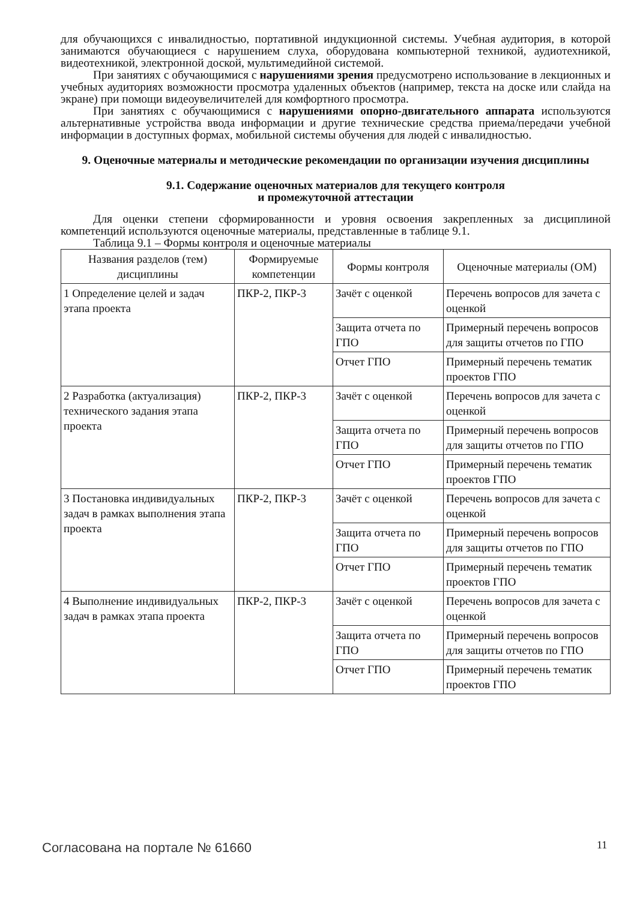для обучающихся с инвалидностью, портативной индукционной системы. Учебная аудитория, в которой занимаются обучающиеся с нарушением слуха, оборудована компьютерной техникой, аудиотехникой, видеотехникой, электронной доской, мультимедийной системой.
При занятиях с обучающимися с нарушениями зрения предусмотрено использование в лекционных и учебных аудиториях возможности просмотра удаленных объектов (например, текста на доске или слайда на экране) при помощи видеоувеличителей для комфортного просмотра.
При занятиях с обучающимися с нарушениями опорно-двигательного аппарата используются альтернативные устройства ввода информации и другие технические средства приема/передачи учебной информации в доступных формах, мобильной системы обучения для людей с инвалидностью.
9. Оценочные материалы и методические рекомендации по организации изучения дисциплины
9.1. Содержание оценочных материалов для текущего контроля
и промежуточной аттестации
Для оценки степени сформированности и уровня освоения закрепленных за дисциплиной компетенций используются оценочные материалы, представленные в таблице 9.1.
Таблица 9.1 – Формы контроля и оценочные материалы
| Названия разделов (тем) дисциплины | Формируемые компетенции | Формы контроля | Оценочные материалы (ОМ) |
| --- | --- | --- | --- |
| 1 Определение целей и задач этапа проекта | ПКР-2, ПКР-3 | Зачёт с оценкой | Перечень вопросов для зачета с оценкой |
| | | Защита отчета по ГПО | Примерный перечень вопросов для защиты отчетов по ГПО |
| | | Отчет ГПО | Примерный перечень тематик проектов ГПО |
| 2 Разработка (актуализация) технического задания этапа проекта | ПКР-2, ПКР-3 | Зачёт с оценкой | Перечень вопросов для зачета с оценкой |
| | | Защита отчета по ГПО | Примерный перечень вопросов для защиты отчетов по ГПО |
| | | Отчет ГПО | Примерный перечень тематик проектов ГПО |
| 3 Постановка индивидуальных задач в рамках выполнения этапа проекта | ПКР-2, ПКР-3 | Зачёт с оценкой | Перечень вопросов для зачета с оценкой |
| | | Защита отчета по ГПО | Примерный перечень вопросов для защиты отчетов по ГПО |
| | | Отчет ГПО | Примерный перечень тематик проектов ГПО |
| 4 Выполнение индивидуальных задач в рамках этапа проекта | ПКР-2, ПКР-3 | Зачёт с оценкой | Перечень вопросов для зачета с оценкой |
| | | Защита отчета по ГПО | Примерный перечень вопросов для защиты отчетов по ГПО |
| | | Отчет ГПО | Примерный перечень тематик проектов ГПО |
Согласована на портале № 61660 11